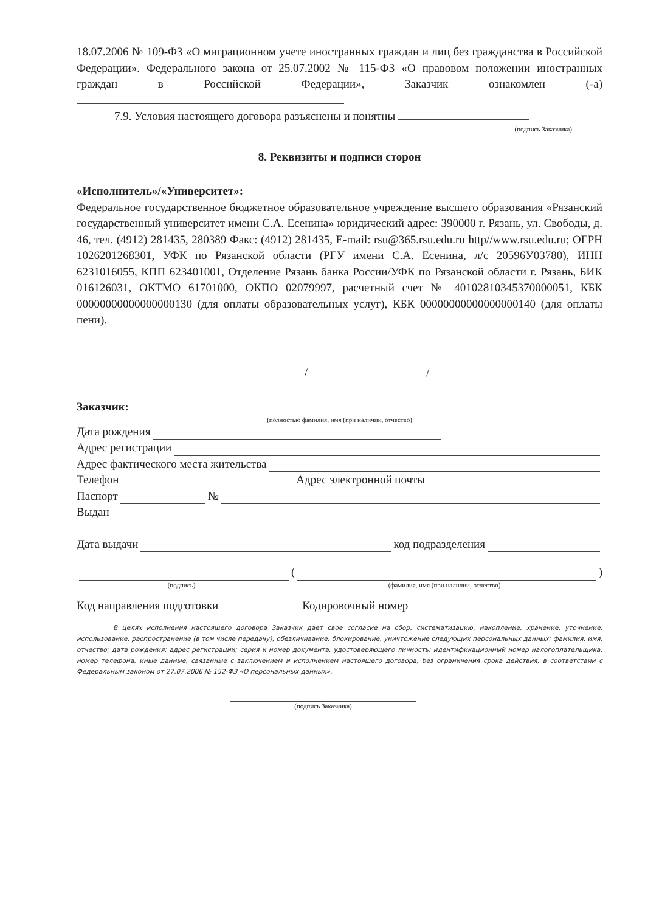18.07.2006 № 109-ФЗ «О миграционном учете иностранных граждан и лиц без гражданства в Российской Федерации». Федерального закона от 25.07.2002 № 115-ФЗ «О правовом положении иностранных граждан в Российской Федерации», Заказчик ознакомлен (-а)
7.9. Условия настоящего договора разъяснены и понятны
(подпись Заказчика)
8. Реквизиты и подписи сторон
«Исполнитель»/«Университет»:
Федеральное государственное бюджетное образовательное учреждение высшего образования «Рязанский государственный университет имени С.А. Есенина» юридический адрес: 390000 г. Рязань, ул. Свободы, д. 46, тел. (4912) 281435, 280389 Факс: (4912) 281435, E-mail: rsu@365.rsu.edu.ru http//www.rsu.edu.ru; ОГРН 1026201268301, УФК по Рязанской области (РГУ имени С.А. Есенина, л/с 20596У03780), ИНН 6231016055, КПП 623401001, Отделение Рязань банка России/УФК по Рязанской области г. Рязань, БИК 016126031, ОКТМО 61701000, ОКПО 02079997, расчетный счет № 40102810345370000051, КБК 00000000000000000130 (для оплаты образовательных услуг), КБК 00000000000000000140 (для оплаты пени).
/ /
Заказчик:
(полностью фамилия, имя (при наличии, отчество)
Дата рождения
Адрес регистрации
Адрес фактического места жительства
Телефон Адрес электронной почты
Паспорт №
Выдан
Дата выдачи код подразделения
( )
(подпись) (фамилия, имя (при наличии, отчество)
Код направления подготовки Кодировочный номер
В целях исполнения настоящего договора Заказчик дает свое согласие на сбор, систематизацию, накопление, хранение, уточнение, использование, распространение (в том числе передачу), обезличивание, блокирование, уничтожение следующих персональных данных: фамилия, имя, отчество; дата рождения; адрес регистрации; серия и номер документа, удостоверяющего личность; идентификационный номер налогоплательщика; номер телефона, иные данные, связанные с заключением и исполнением настоящего договора, без ограничения срока действия, в соответствии с Федеральным законом от 27.07.2006 № 152-ФЗ «О персональных данных».
(подпись Заказчика)